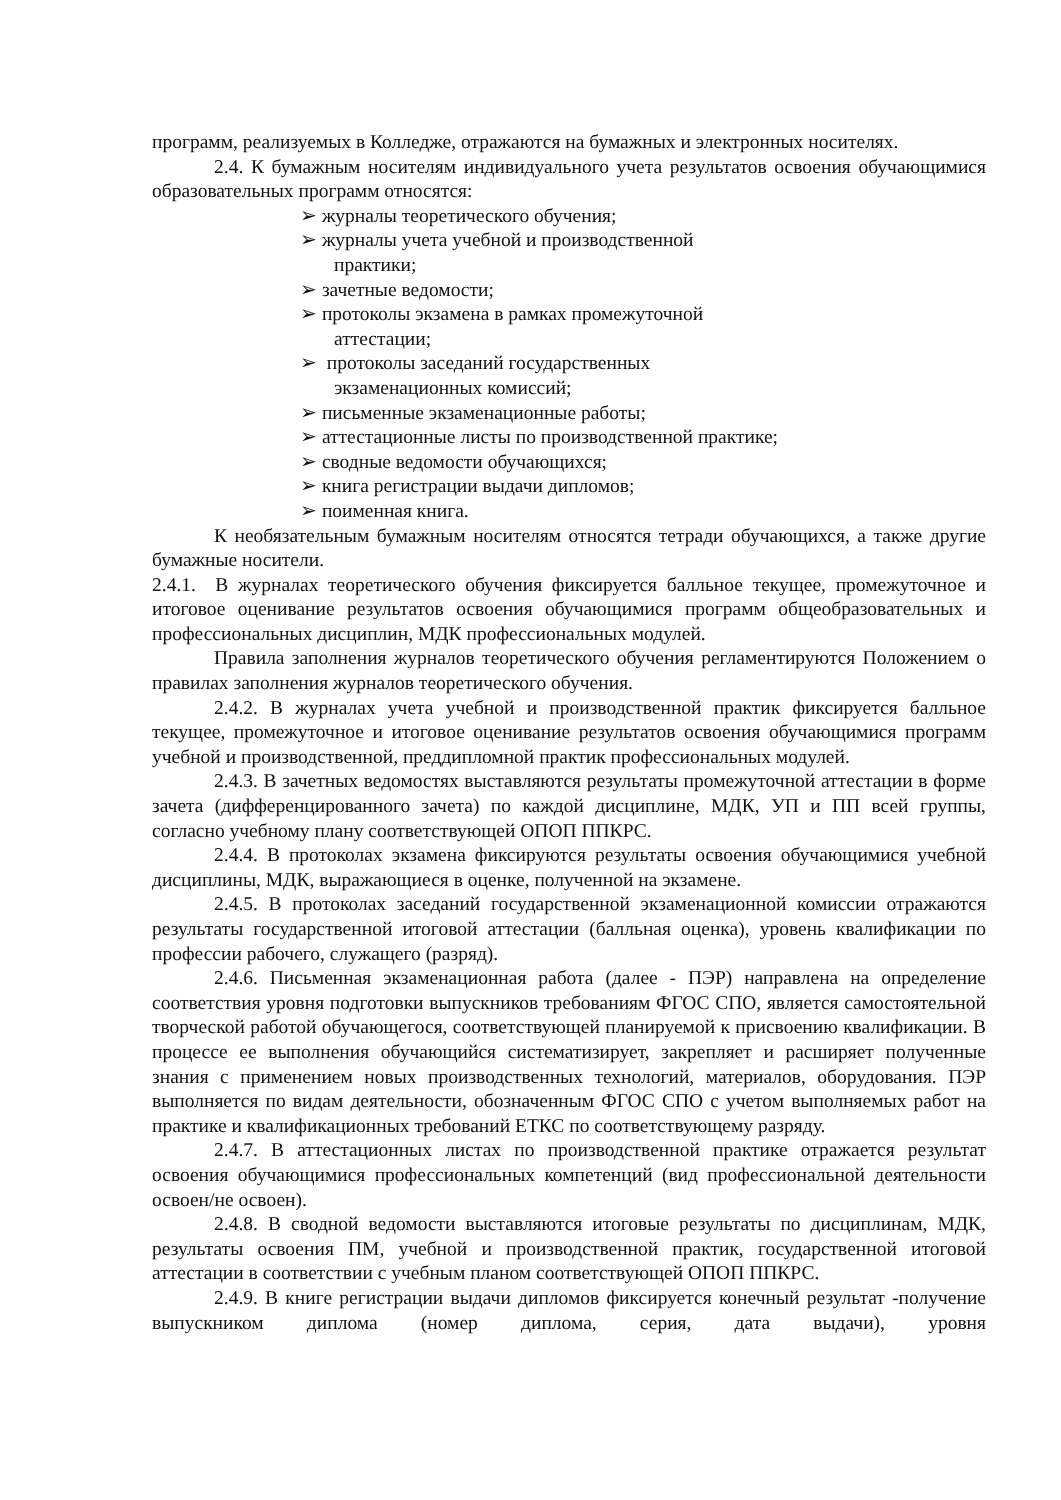программ, реализуемых в Колледже, отражаются на бумажных и электронных носителях.
2.4. К бумажным носителям индивидуального учета результатов освоения обучающимися образовательных программ относятся:
➢ журналы теоретического обучения;
➢ журналы учета учебной и производственной практики;
➢ зачетные ведомости;
➢ протоколы экзамена в рамках промежуточной аттестации;
➢ протоколы заседаний государственных экзаменационных комиссий;
➢ письменные экзаменационные работы;
➢ аттестационные листы по производственной практике;
➢ сводные ведомости обучающихся;
➢ книга регистрации выдачи дипломов;
➢ поименная книга.
К необязательным бумажным носителям относятся тетради обучающихся, а также другие бумажные носители.
2.4.1. В журналах теоретического обучения фиксируется балльное текущее, промежуточное и итоговое оценивание результатов освоения обучающимися программ общеобразовательных и профессиональных дисциплин, МДК профессиональных модулей.
Правила заполнения журналов теоретического обучения регламентируются Положением о правилах заполнения журналов теоретического обучения.
2.4.2. В журналах учета учебной и производственной практик фиксируется балльное текущее, промежуточное и итоговое оценивание результатов освоения обучающимися программ учебной и производственной, преддипломной практик профессиональных модулей.
2.4.3. В зачетных ведомостях выставляются результаты промежуточной аттестации в форме зачета (дифференцированного зачета) по каждой дисциплине, МДК, УП и ПП всей группы, согласно учебному плану соответствующей ОПОП ППКРС.
2.4.4. В протоколах экзамена фиксируются результаты освоения обучающимися учебной дисциплины, МДК, выражающиеся в оценке, полученной на экзамене.
2.4.5. В протоколах заседаний государственной экзаменационной комиссии отражаются результаты государственной итоговой аттестации (балльная оценка), уровень квалификации по профессии рабочего, служащего (разряд).
2.4.6. Письменная экзаменационная работа (далее - ПЭР) направлена на определение соответствия уровня подготовки выпускников требованиям ФГОС СПО, является самостоятельной творческой работой обучающегося, соответствующей планируемой к присвоению квалификации. В процессе ее выполнения обучающийся систематизирует, закрепляет и расширяет полученные знания с применением новых производственных технологий, материалов, оборудования. ПЭР выполняется по видам деятельности, обозначенным ФГОС СПО с учетом выполняемых работ на практике и квалификационных требований ЕТКС по соответствующему разряду.
2.4.7. В аттестационных листах по производственной практике отражается результат освоения обучающимися профессиональных компетенций (вид профессиональной деятельности освоен/не освоен).
2.4.8. В сводной ведомости выставляются итоговые результаты по дисциплинам, МДК, результаты освоения ПМ, учебной и производственной практик, государственной итоговой аттестации в соответствии с учебным планом соответствующей ОПОП ППКРС.
2.4.9. В книге регистрации выдачи дипломов фиксируется конечный результат -получение выпускником диплома (номер диплома, серия, дата выдачи), уровня